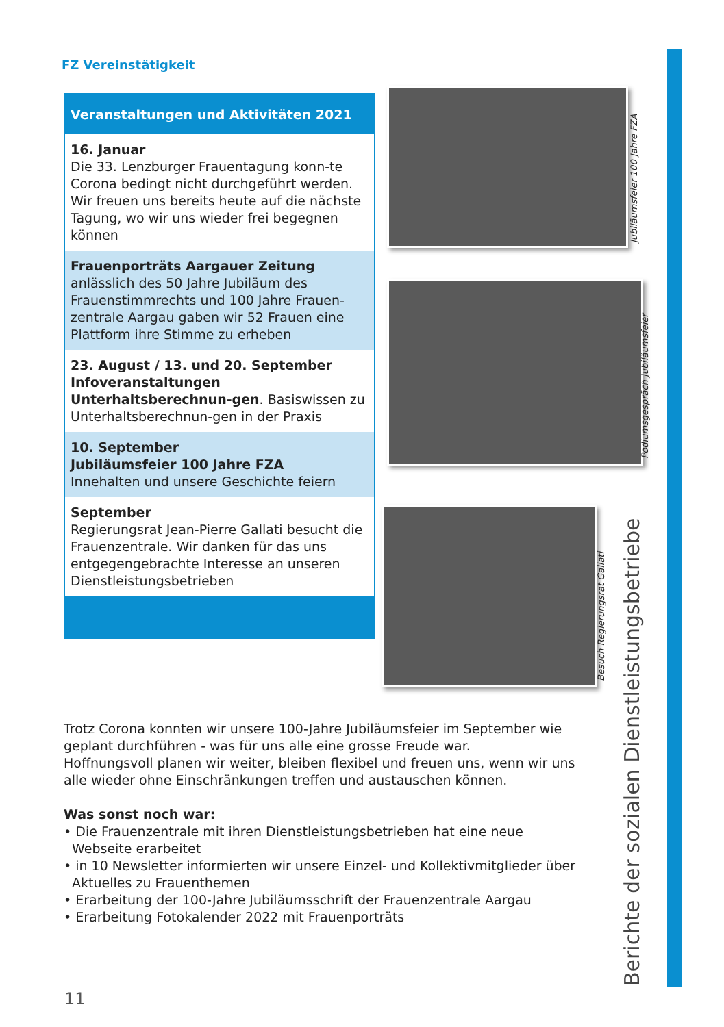FZ Vereinstätigkeit
Veranstaltungen und Aktivitäten 2021
16. Januar
Die 33. Lenzburger Frauentagung konn-te Corona bedingt nicht durchgeführt werden. Wir freuen uns bereits heute auf die nächste Tagung, wo wir uns wieder frei begegnen können
Frauenporträts Aargauer Zeitung
anlässlich des 50 Jahre Jubiläum des Frauenstimmrechts und 100 Jahre Frauen-zentrale Aargau gaben wir 52 Frauen eine Plattform ihre Stimme zu erheben
23. August / 13. und 20. September
Infoveranstaltungen Unterhaltsberechnun-gen. Basiswissen zu Unterhaltsberechnun-gen in der Praxis
10. September
Jubiläumsfeier 100 Jahre FZA
Innehalten und unsere Geschichte feiern
September
Regierungsrat Jean-Pierre Gallati besucht die Frauenzentrale. Wir danken für das uns entgegengebrachte Interesse an unseren Dienstleistungsbetrieben
Jubiläumsfeier 100 Jahre FZA
Podiumsgespräch Jubiläumsfeier
Besuch Regierungsrat Gallati
Berichte der sozialen Dienstleistungsbetriebe
Trotz Corona konnten wir unsere 100-Jahre Jubiläumsfeier im September wie geplant durchführen - was für uns alle eine grosse Freude war.
Hoffnungsvoll planen wir weiter, bleiben flexibel und freuen uns, wenn wir uns alle wieder ohne Einschränkungen treffen und austauschen können.
Was sonst noch war:
• Die Frauenzentrale mit ihren Dienstleistungsbetrieben hat eine neue
Webseite erarbeitet
• in 10 Newsletter informierten wir unsere Einzel- und Kollektivmitglieder über
Aktuelles zu Frauenthemen
• Erarbeitung der 100-Jahre Jubiläumsschrift der Frauenzentrale Aargau
• Erarbeitung Fotokalender 2022 mit Frauenporträts
11